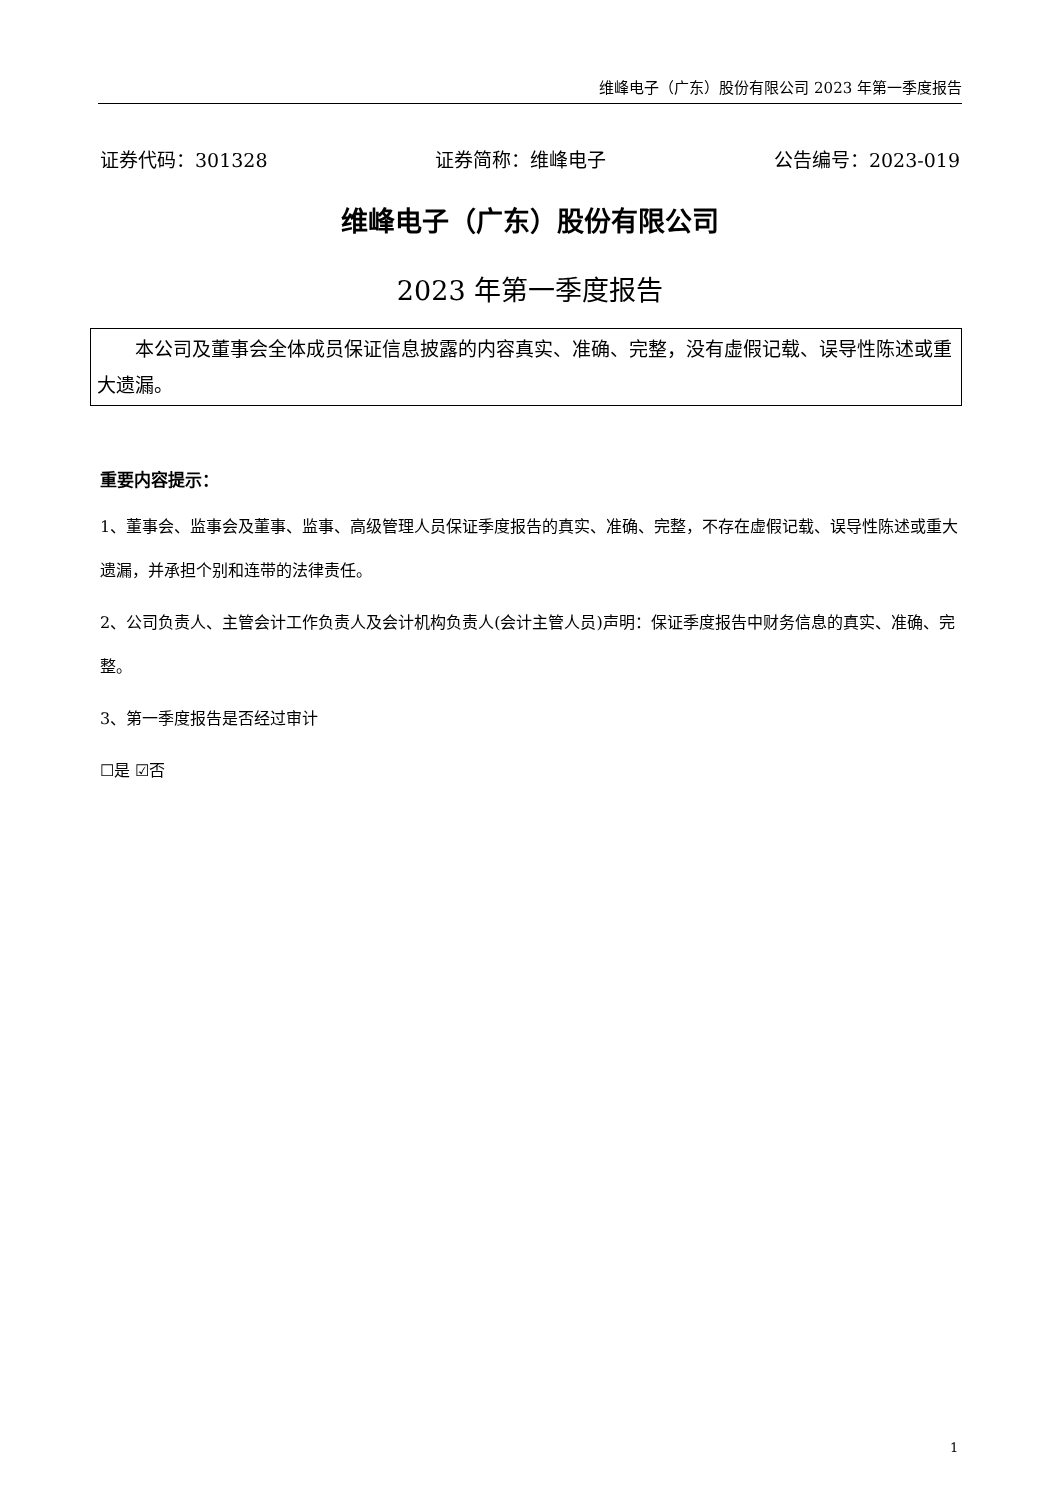维峰电子（广东）股份有限公司 2023 年第一季度报告
证券代码：301328 证券简称：维峰电子 公告编号：2023-019
维峰电子（广东）股份有限公司
2023 年第一季度报告
本公司及董事会全体成员保证信息披露的内容真实、准确、完整，没有虚假记载、误导性陈述或重大遗漏。
重要内容提示：
1、董事会、监事会及董事、监事、高级管理人员保证季度报告的真实、准确、完整，不存在虚假记载、误导性陈述或重大遗漏，并承担个别和连带的法律责任。
2、公司负责人、主管会计工作负责人及会计机构负责人(会计主管人员)声明：保证季度报告中财务信息的真实、准确、完整。
3、第一季度报告是否经过审计
☐是 ☑否
1